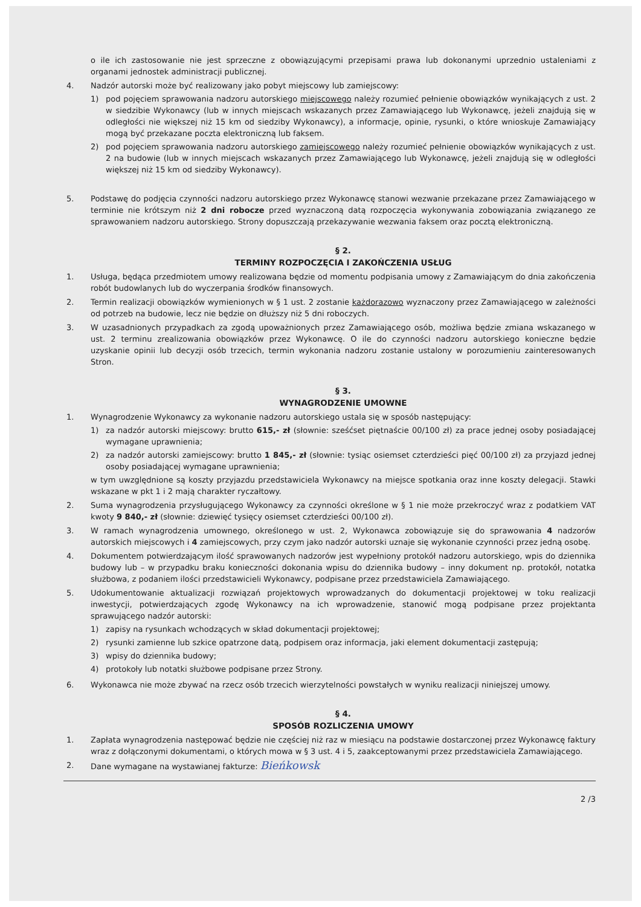o ile ich zastosowanie nie jest sprzeczne z obowiązującymi przepisami prawa lub dokonanymi uprzednio ustaleniami z organami jednostek administracji publicznej.
4. Nadzór autorski może być realizowany jako pobyt miejscowy lub zamiejscowy:
1) pod pojęciem sprawowania nadzoru autorskiego miejscowego należy rozumieć pełnienie obowiązków wynikających z ust. 2 w siedzibie Wykonawcy (lub w innych miejscach wskazanych przez Zamawiającego lub Wykonawcę, jeżeli znajdują się w odległości nie większej niż 15 km od siedziby Wykonawcy), a informacje, opinie, rysunki, o które wnioskuje Zamawiający mogą być przekazane poczta elektroniczną lub faksem.
2) pod pojęciem sprawowania nadzoru autorskiego zamiejscowego należy rozumieć pełnienie obowiązków wynikających z ust. 2 na budowie (lub w innych miejscach wskazanych przez Zamawiającego lub Wykonawcę, jeżeli znajdują się w odległości większej niż 15 km od siedziby Wykonawcy).
5. Podstawę do podjęcia czynności nadzoru autorskiego przez Wykonawcę stanowi wezwanie przekazane przez Zamawiającego w terminie nie krótszym niż 2 dni robocze przed wyznaczoną datą rozpoczęcia wykonywania zobowiązania związanego ze sprawowaniem nadzoru autorskiego. Strony dopuszczają przekazywanie wezwania faksem oraz pocztą elektroniczną.
§ 2.
TERMINY ROZPOCZĘCIA I ZAKOŃCZENIA USŁUG
1. Usługa, będąca przedmiotem umowy realizowana będzie od momentu podpisania umowy z Zamawiającym do dnia zakończenia robót budowlanych lub do wyczerpania środków finansowych.
2. Termin realizacji obowiązków wymienionych w § 1 ust. 2 zostanie każdorazowo wyznaczony przez Zamawiającego w zależności od potrzeb na budowie, lecz nie będzie on dłuższy niż 5 dni roboczych.
3. W uzasadnionych przypadkach za zgodą upoważnionych przez Zamawiającego osób, możliwa będzie zmiana wskazanego w ust. 2 terminu zrealizowania obowiązków przez Wykonawcę. O ile do czynności nadzoru autorskiego konieczne będzie uzyskanie opinii lub decyzji osób trzecich, termin wykonania nadzoru zostanie ustalony w porozumieniu zainteresowanych Stron.
§ 3.
WYNAGRODZENIE UMOWNE
1. Wynagrodzenie Wykonawcy za wykonanie nadzoru autorskiego ustala się w sposób następujący:
1) za nadzór autorski miejscowy: brutto 615,- zł (słownie: sześćset piętnaście 00/100 zł) za prace jednej osoby posiadającej wymagane uprawnienia;
2) za nadzór autorski zamiejscowy: brutto 1 845,- zł (słownie: tysiąc osiemset czterdzieści pięć 00/100 zł) za przyjazd jednej osoby posiadającej wymagane uprawnienia;
w tym uwzględnione są koszty przyjazdu przedstawiciela Wykonawcy na miejsce spotkania oraz inne koszty delegacji. Stawki wskazane w pkt 1 i 2 mają charakter ryczałtowy.
2. Suma wynagrodzenia przysługującego Wykonawcy za czynności określone w § 1 nie może przekroczyć wraz z podatkiem VAT kwoty 9 840,- zł (słownie: dziewięć tysięcy osiemset czterdzieści 00/100 zł).
3. W ramach wynagrodzenia umownego, określonego w ust. 2, Wykonawca zobowiązuje się do sprawowania 4 nadzorów autorskich miejscowych i 4 zamiejscowych, przy czym jako nadzór autorski uznaje się wykonanie czynności przez jedną osobę.
4. Dokumentem potwierdzającym ilość sprawowanych nadzorów jest wypełniony protokół nadzoru autorskiego, wpis do dziennika budowy lub – w przypadku braku konieczności dokonania wpisu do dziennika budowy – inny dokument np. protokół, notatka służbowa, z podaniem ilości przedstawicieli Wykonawcy, podpisane przez przedstawiciela Zamawiającego.
5. Udokumentowanie aktualizacji rozwiązań projektowych wprowadzanych do dokumentacji projektowej w toku realizacji inwestycji, potwierdzających zgodę Wykonawcy na ich wprowadzenie, stanowić mogą podpisane przez projektanta sprawującego nadzór autorski:
1) zapisy na rysunkach wchodzących w skład dokumentacji projektowej;
2) rysunki zamienne lub szkice opatrzone datą, podpisem oraz informacja, jaki element dokumentacji zastępują;
3) wpisy do dziennika budowy;
4) protokoły lub notatki służbowe podpisane przez Strony.
6. Wykonawca nie może zbywać na rzecz osób trzecich wierzytelności powstałych w wyniku realizacji niniejszej umowy.
§ 4.
SPOSÓB ROZLICZENIA UMOWY
1. Zapłata wynagrodzenia następować będzie nie częściej niż raz w miesiącu na podstawie dostarczonej przez Wykonawcę faktury wraz z dołączonymi dokumentami, o których mowa w § 3 ust. 4 i 5, zaakceptowanymi przez przedstawiciela Zamawiającego.
2. Dane wymagane na wystawianej fakturze: Bieńkowsk
2 /3